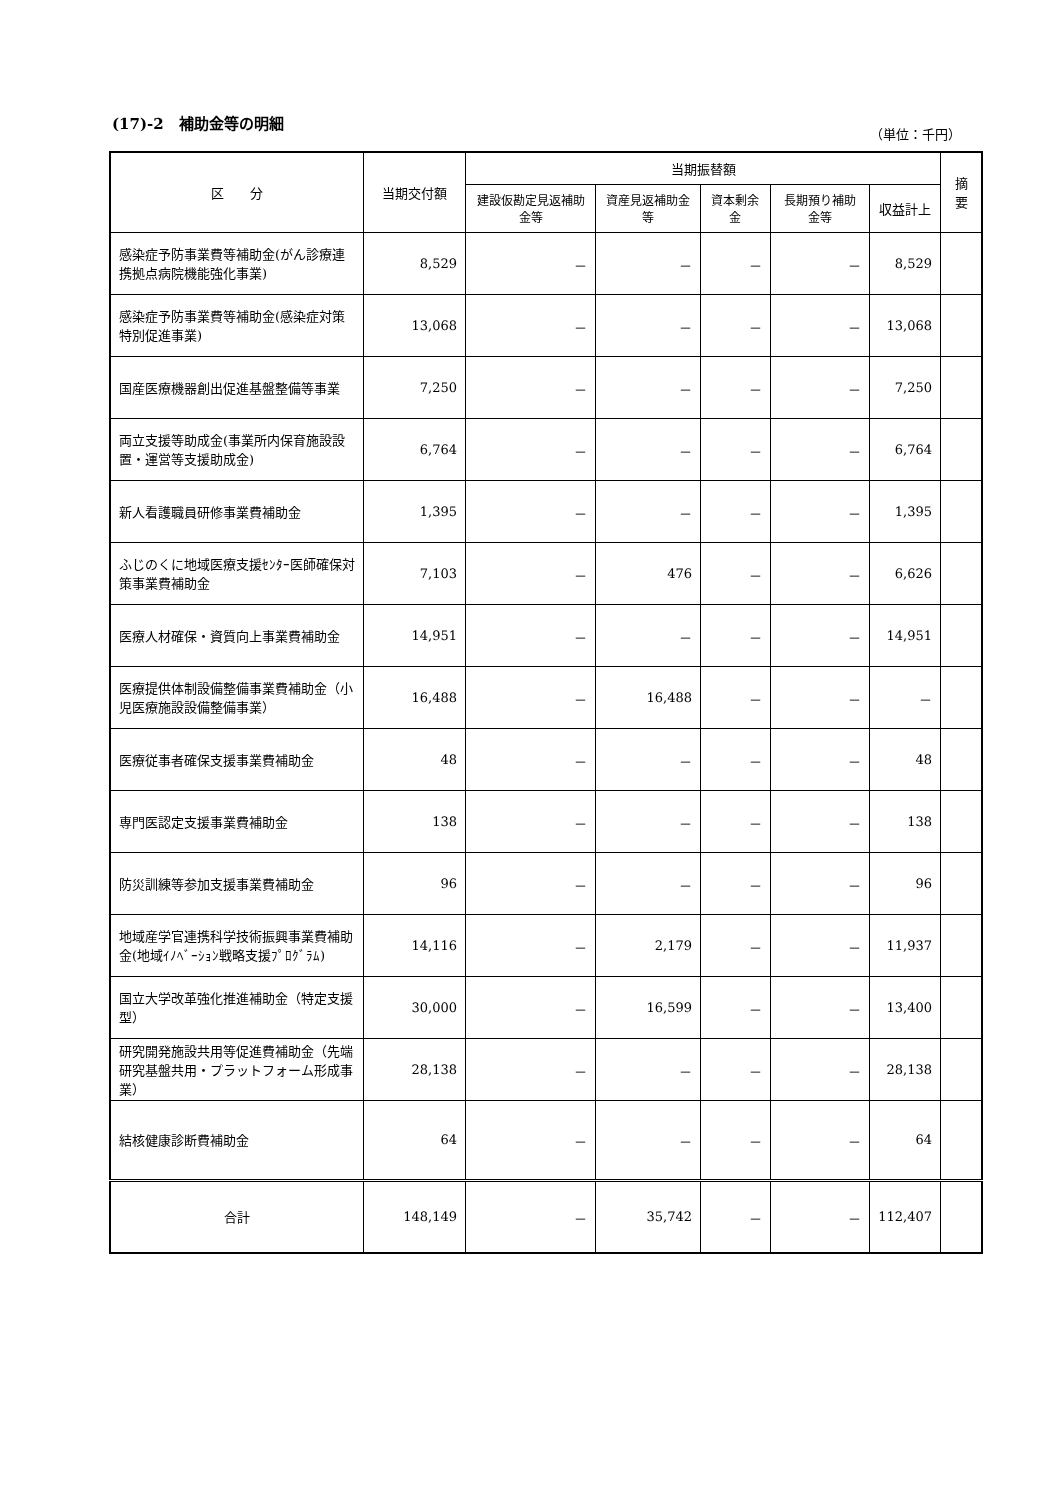(17)-2　補助金等の明細
（単位：千円）
| 区 分 | 当期交付額 | 当期振替額 | | | | | 摘要 |
| --- | --- | --- | --- | --- | --- | --- | --- |
| | | 建設仮勘定見返補助金等 | 資産見返補助金等 | 資本剰余金 | 長期預り補助金等 | 収益計上 | |
| 感染症予防事業費等補助金(がん診療連携拠点病院機能強化事業) | 8,529 | － | － | － | － | 8,529 | |
| 感染症予防事業費等補助金(感染症対策特別促進事業) | 13,068 | － | － | － | － | 13,068 | |
| 国産医療機器創出促進基盤整備等事業 | 7,250 | － | － | － | － | 7,250 | |
| 両立支援等助成金(事業所内保育施設設置・運営等支援助成金) | 6,764 | － | － | － | － | 6,764 | |
| 新人看護職員研修事業費補助金 | 1,395 | － | － | － | － | 1,395 | |
| ふじのくに地域医療支援ｾﾝﾀｰ医師確保対策事業費補助金 | 7,103 | － | 476 | － | － | 6,626 | |
| 医療人材確保・資質向上事業費補助金 | 14,951 | － | － | － | － | 14,951 | |
| 医療提供体制設備整備事業費補助金（小児医療施設設備整備事業） | 16,488 | － | 16,488 | － | － | － | |
| 医療従事者確保支援事業費補助金 | 48 | － | － | － | － | 48 | |
| 専門医認定支援事業費補助金 | 138 | － | － | － | － | 138 | |
| 防災訓練等参加支援事業費補助金 | 96 | － | － | － | － | 96 | |
| 地域産学官連携科学技術振興事業費補助金(地域ｲﾉﾍﾞｰｼｮﾝ戦略支援ﾌﾟﾛｸﾞﾗﾑ) | 14,116 | － | 2,179 | － | － | 11,937 | |
| 国立大学改革強化推進補助金（特定支援型） | 30,000 | － | 16,599 | － | － | 13,400 | |
| 研究開発施設共用等促進費補助金（先端研究基盤共用・プラットフォーム形成事業） | 28,138 | － | － | － | － | 28,138 | |
| 結核健康診断費補助金 | 64 | － | － | － | － | 64 | |
| 合計 | 148,149 | － | 35,742 | － | － | 112,407 | |